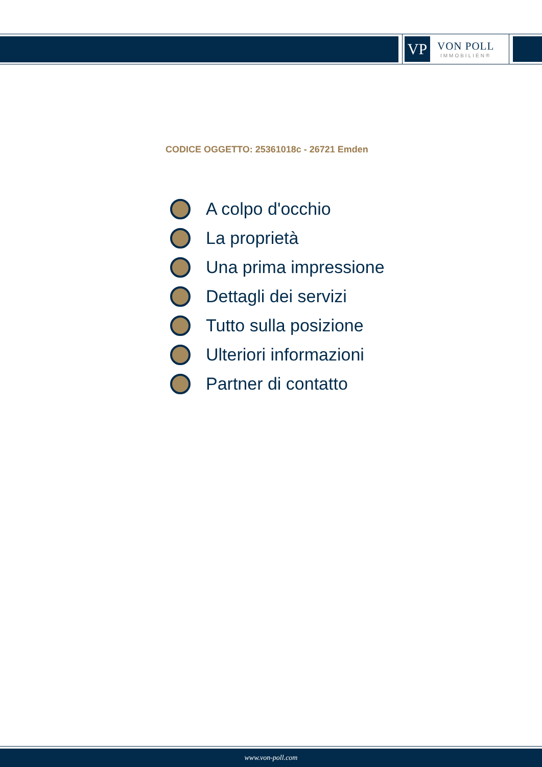VP
VON POLL
IMMOBILIEN®
CODICE OGGETTO: 25361018c - 26721 Emden
A colpo d'occhio
La proprietà
Una prima impressione
Dettagli dei servizi
Tutto sulla posizione
Ulteriori informazioni
Partner di contatto
www.von-poll.com